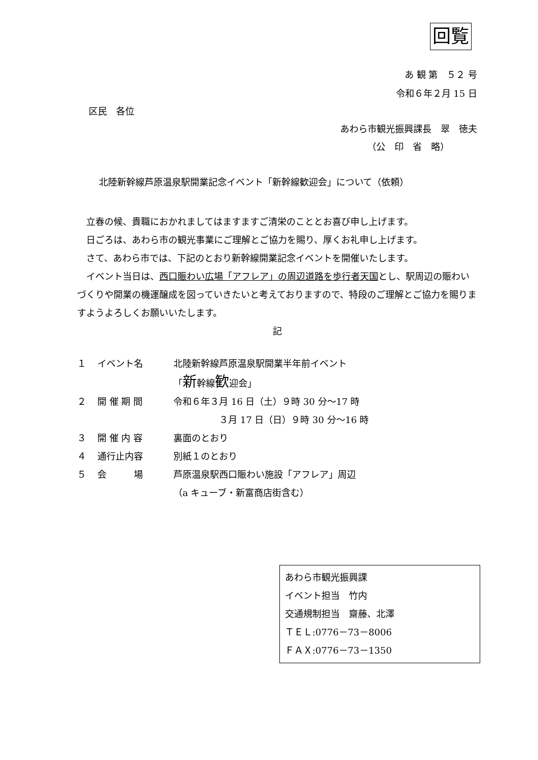回覧
あ 観 第　５２ 号
令和６年２月 15 日
区民　各位
あわら市観光振興課長　翠　徳夫
（公　印　省　略）
北陸新幹線芦原温泉駅開業記念イベント「新幹線歓迎会」について（依頼）
　立春の候、貴職におかれましてはますますご清栄のこととお喜び申し上げます。
　日ごろは、あわら市の観光事業にご理解とご協力を賜り、厚くお礼申し上げます。
　さて、あわら市では、下記のとおり新幹線開業記念イベントを開催いたします。
　イベント当日は、西口賑わい広場「アフレア」の周辺道路を歩行者天国とし、駅周辺の賑わいづくりや開業の機運醸成を図っていきたいと考えておりますので、特段のご理解とご協力を賜りますようよろしくお願いいたします。
記
１ イベント名 北陸新幹線芦原温泉駅開業半年前イベント
「新幹線歓迎会」
２ 開 催 期 間 令和６年３月 16 日（土）９時 30 分～17 時
　　　　　３月 17 日（日）９時 30 分～16 時
３ 開 催 内 容 裏面のとおり
４ 通行止内容 別紙１のとおり
５ 会　　　場 芦原温泉駅西口賑わい施設「アフレア」周辺
（a キューブ・新富商店街含む）
あわら市観光振興課
イベント担当　竹内
交通規制担当　齋藤、北澤
ＴＥＬ:0776－73－8006
ＦＡＸ:0776－73－1350